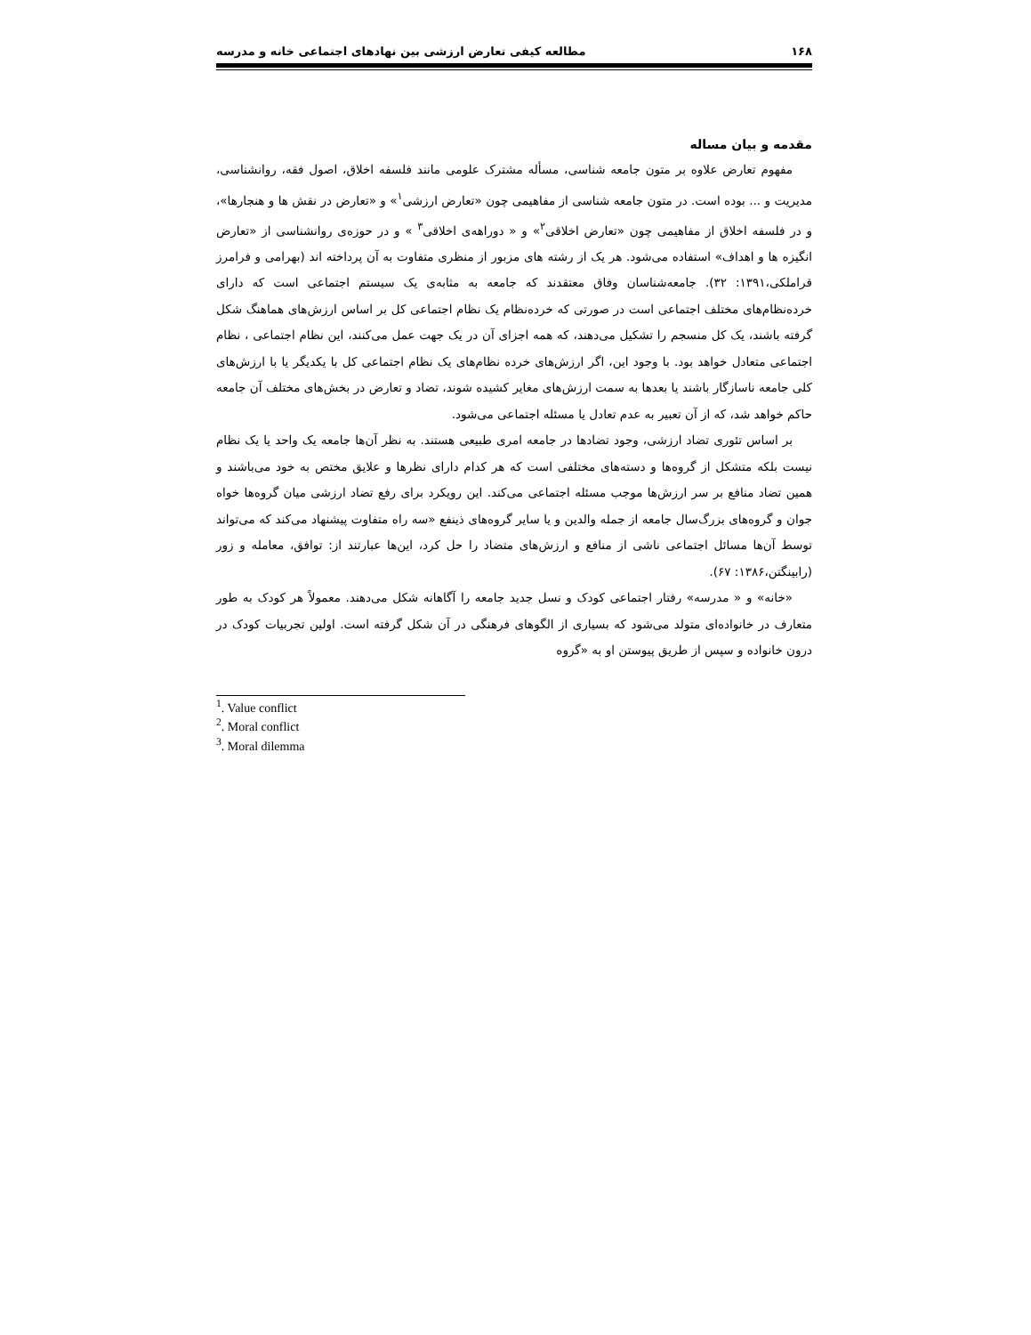۱۶۸ مطالعه کیفی تعارض ارزشی بین نهادهای اجتماعی خانه و مدرسه
مقدمه و بیان مساله
مفهوم تعارض علاوه بر متون جامعه شناسی، مسأله مشترک علومی مانند فلسفه اخلاق، اصول فقه، روانشناسی، مدیریت و ... بوده است. در متون جامعه شناسی از مفاهیمی چون «تعارض ارزشی<sup>۱</sup>» و «تعارض در نقش ها و هنجارها»، و در فلسفه اخلاق از مفاهیمی چون «تعارض اخلاقی<sup>۲</sup>» و « دوراهه‌ی اخلاقی<sup>۳</sup> » و در حوزه‌ی روانشناسی از «تعارض انگیزه ها و اهداف» استفاده می‌شود. هر یک از رشته های مزبور از منظری متفاوت به آن پرداخته اند (بهرامی و فرامرز قراملکی،۱۳۹۱: ۳۲). جامعه‌شناسان وفاق معتقدند که جامعه به مثابه‌ی یک سیستم اجتماعی است که دارای خرده‌نظام‌های مختلف اجتماعی است در صورتی که خرده‌نظام یک نظام اجتماعی کل بر اساس ارزش‌های هماهنگ شکل گرفته باشند، یک کل منسجم را تشکیل می‌دهند، که همه اجزای آن در یک جهت عمل می‌کنند، این نظام اجتماعی ، نظام اجتماعی متعادل خواهد بود. با وجود این، اگر ارزش‌های خرده نظام‌های یک نظام اجتماعی کل با یکدیگر یا با ارزش‌های کلی جامعه ناسازگار باشند یا بعدها به سمت ارزش‌های مغایر کشیده شوند، تضاد و تعارض در بخش‌های مختلف آن جامعه حاکم خواهد شد، که از آن تعبیر به عدم تعادل یا مسئله اجتماعی می‌شود.
بر اساس تئوری تضاد ارزشی، وجود تضادها در جامعه امری طبیعی هستند. به نظر آن‌ها جامعه یک واحد یا یک نظام نیست بلکه متشکل از گروه‌ها و دسته‌های مختلفی است که هر کدام دارای نظرها و علایق مختص به خود می‌باشند و همین تضاد منافع بر سر ارزش‌ها موجب مسئله اجتماعی می‌کند. این رویکرد برای رفع تضاد ارزشی میان گروه‌ها خواه جوان و گروه‌های بزرگ‌سال جامعه از جمله والدین و یا سایر گروه‌های ذینفع «سه راه متفاوت پیشنهاد می‌کند که می‌تواند توسط آن‌ها مسائل اجتماعی ناشی از منافع و ارزش‌های متضاد را حل کرد، این‌ها عبارتند از: توافق، معامله و زور (رابینگتن،۱۳۸۶: ۶۷).
«خانه» و « مدرسه» رفتار اجتماعی کودک و نسل جدید جامعه را آگاهانه شکل می‌دهند. معمولاً هر کودک به طور متعارف در خانواده‌ای متولد می‌شود که بسیاری از الگوهای فرهنگی در آن شکل گرفته است. اولین تجربیات کودک در درون خانواده و سپس از طریق پیوستن او به «گروه
<sup>1</sup>. Value conflict
<sup>2</sup>. Moral conflict
<sup>3</sup>. Moral dilemma